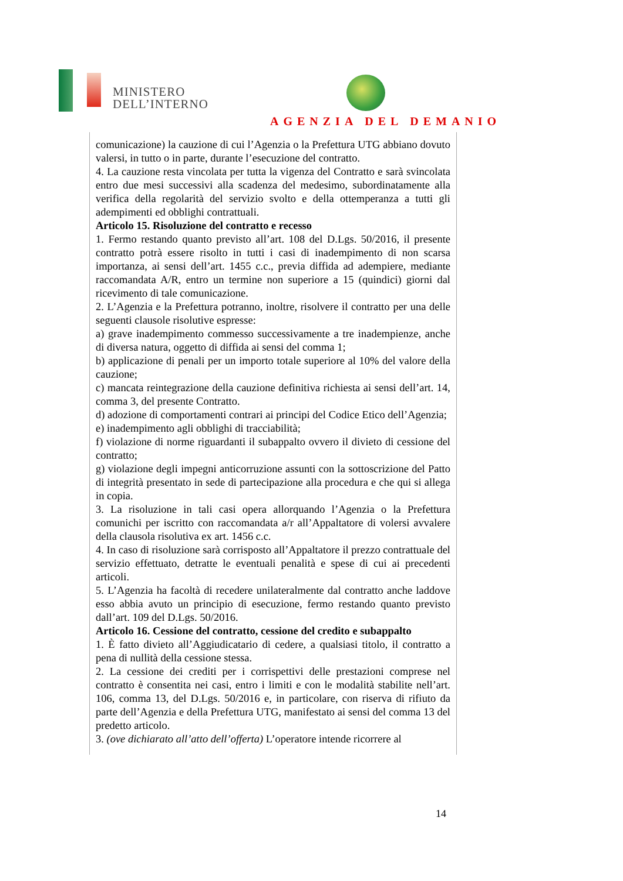MINISTERO
DELL’INTERNO
AGENZIA DEL DEMANIO
comunicazione) la cauzione di cui l’Agenzia o la Prefettura UTG abbiano dovuto valersi, in tutto o in parte, durante l’esecuzione del contratto.
4. La cauzione resta vincolata per tutta la vigenza del Contratto e sarà svincolata entro due mesi successivi alla scadenza del medesimo, subordinatamente alla verifica della regolarità del servizio svolto e della ottemperanza a tutti gli adempimenti ed obblighi contrattuali.
Articolo 15. Risoluzione del contratto e recesso
1. Fermo restando quanto previsto all’art. 108 del D.Lgs. 50/2016, il presente contratto potrà essere risolto in tutti i casi di inadempimento di non scarsa importanza, ai sensi dell’art. 1455 c.c., previa diffida ad adempiere, mediante raccomandata A/R, entro un termine non superiore a 15 (quindici) giorni dal ricevimento di tale comunicazione.
2. L’Agenzia e la Prefettura potranno, inoltre, risolvere il contratto per una delle seguenti clausole risolutive espresse:
a) grave inadempimento commesso successivamente a tre inadempienze, anche di diversa natura, oggetto di diffida ai sensi del comma 1;
b) applicazione di penali per un importo totale superiore al 10% del valore della cauzione;
c) mancata reintegrazione della cauzione definitiva richiesta ai sensi dell’art. 14, comma 3, del presente Contratto.
d) adozione di comportamenti contrari ai principi del Codice Etico dell’Agenzia;
e) inadempimento agli obblighi di tracciabilità;
f) violazione di norme riguardanti il subappalto ovvero il divieto di cessione del contratto;
g) violazione degli impegni anticorruzione assunti con la sottoscrizione del Patto di integrità presentato in sede di partecipazione alla procedura e che qui si allega in copia.
3. La risoluzione in tali casi opera allorquando l’Agenzia o la Prefettura comunichi per iscritto con raccomandata a/r all’Appaltatore di volersi avvalere della clausola risolutiva ex art. 1456 c.c.
4. In caso di risoluzione sarà corrisposto all’Appaltatore il prezzo contrattuale del servizio effettuato, detratte le eventuali penalità e spese di cui ai precedenti articoli.
5. L’Agenzia ha facoltà di recedere unilateralmente dal contratto anche laddove esso abbia avuto un principio di esecuzione, fermo restando quanto previsto dall’art. 109 del D.Lgs. 50/2016.
Articolo 16. Cessione del contratto, cessione del credito e subappalto
1. È fatto divieto all’Aggiudicatario di cedere, a qualsiasi titolo, il contratto a pena di nullità della cessione stessa.
2. La cessione dei crediti per i corrispettivi delle prestazioni comprese nel contratto è consentita nei casi, entro i limiti e con le modalità stabilite nell’art. 106, comma 13, del D.Lgs. 50/2016 e, in particolare, con riserva di rifiuto da parte dell’Agenzia e della Prefettura UTG, manifestato ai sensi del comma 13 del predetto articolo.
3. (ove dichiarato all’atto dell’offerta) L’operatore intende ricorrere al
14